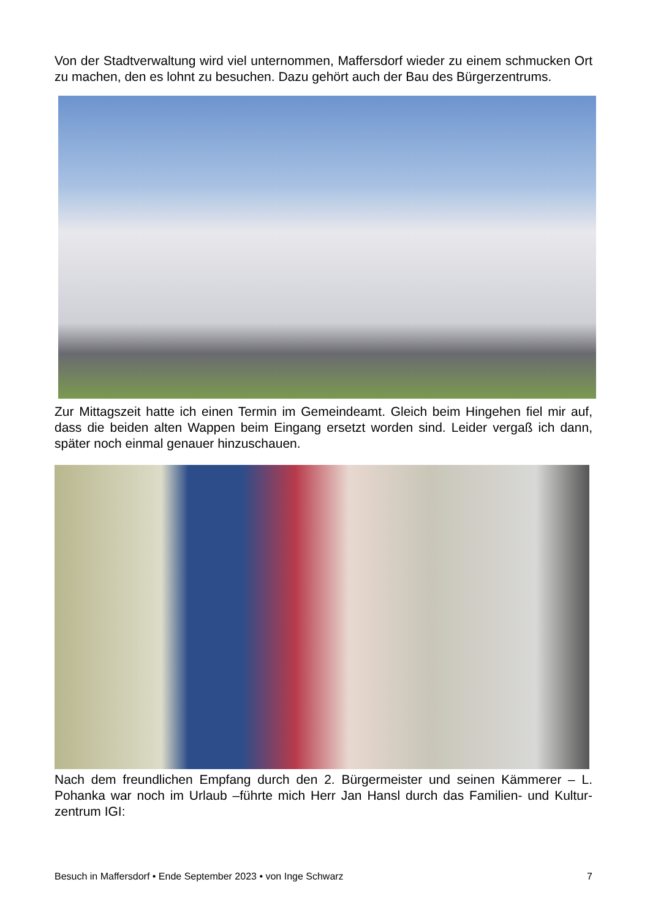Von der Stadtverwaltung wird viel unternommen, Maffersdorf wieder zu einem schmucken Ort zu machen, den es lohnt zu besuchen. Dazu gehört auch der Bau des Bürgerzentrums.
Zur Mittagszeit hatte ich einen Termin im Gemeindeamt. Gleich beim Hingehen fiel mir auf, dass die beiden alten Wappen beim Eingang ersetzt worden sind. Leider vergaß ich dann, später noch einmal genauer hinzuschauen.
Nach dem freundlichen Empfang durch den 2. Bürgermeister und seinen Kämmerer – L. Pohanka war noch im Urlaub –führte mich Herr Jan Hansl durch das Familien- und Kultur-zentrum IGI:
Besuch in Maffersdorf • Ende September 2023 • von Inge Schwarz 7